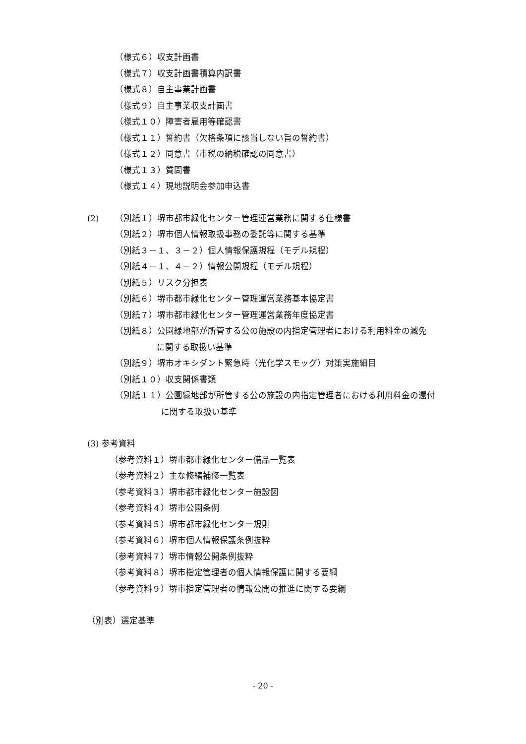（様式６）収支計画書
（様式７）収支計画書積算内訳書
（様式８）自主事業計画書
（様式９）自主事業収支計画書
（様式１０）障害者雇用等確認書
（様式１１）誓約書（欠格条項に該当しない旨の誓約書）
（様式１２）同意書（市税の納税確認の同意書）
（様式１３）質問書
（様式１４）現地説明会参加申込書
(2) （別紙１）堺市都市緑化センター管理運営業務に関する仕様書
（別紙２）堺市個人情報取扱事務の委託等に関する基準
（別紙３－１、３－２）個人情報保護規程（モデル規程）
（別紙４－１、４－２）情報公開規程（モデル規程）
（別紙５）リスク分担表
（別紙６）堺市都市緑化センター管理運営業務基本協定書
（別紙７）堺市都市緑化センター管理運営業務年度協定書
（別紙８）公園緑地部が所管する公の施設の内指定管理者における利用料金の減免
に関する取扱い基準
（別紙９）堺市オキシダント緊急時（光化学スモッグ）対策実施細目
（別紙１０）収支関係書類
（別紙１１）公園緑地部が所管する公の施設の内指定管理者における利用料金の還付
に関する取扱い基準
(3) 参考資料
（参考資料１）堺市都市緑化センター備品一覧表
（参考資料２）主な修繕補修一覧表
（参考資料３）堺市都市緑化センター施設図
（参考資料４）堺市公園条例
（参考資料５）堺市都市緑化センター規則
（参考資料６）堺市個人情報保護条例抜粋
（参考資料７）堺市情報公開条例抜粋
（参考資料８）堺市指定管理者の個人情報保護に関する要綱
（参考資料９）堺市指定管理者の情報公開の推進に関する要綱
（別表）選定基準
- 20 -